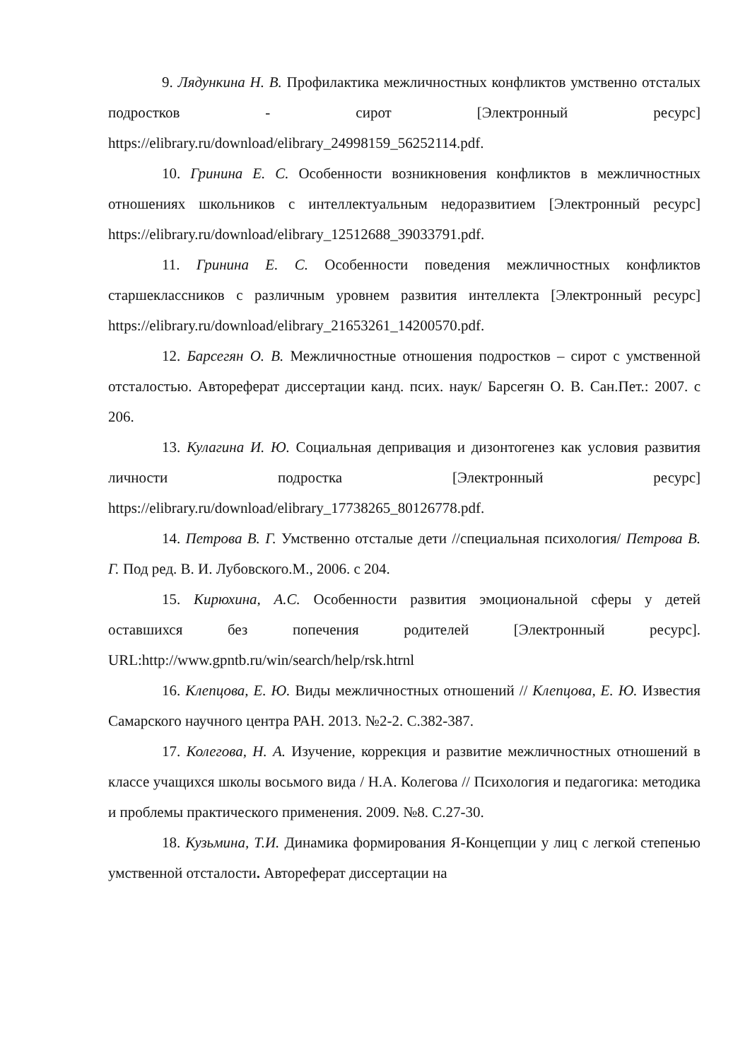9. Лядункина Н. В. Профилактика межличностных конфликтов умственно отсталых подростков - сирот [Электронный ресурс] https://elibrary.ru/download/elibrary_24998159_56252114.pdf.
10. Гринина Е. С. Особенности возникновения конфликтов в межличностных отношениях школьников с интеллектуальным недоразвитием [Электронный ресурс] https://elibrary.ru/download/elibrary_12512688_39033791.pdf.
11. Гринина Е. С. Особенности поведения межличностных конфликтов старшеклассников с различным уровнем развития интеллекта [Электронный ресурс] https://elibrary.ru/download/elibrary_21653261_14200570.pdf.
12. Барсегян О. В. Межличностные отношения подростков – сирот с умственной отсталостью. Автореферат диссертации канд. псих. наук/ Барсегян О. В. Сан.Пет.: 2007. с 206.
13. Кулагина И. Ю. Социальная депривация и дизонтогенез как условия развития личности подростка [Электронный ресурс] https://elibrary.ru/download/elibrary_17738265_80126778.pdf.
14. Петрова В. Г. Умственно отсталые дети //специальная психология/ Петрова В. Г. Под ред. В. И. Лубовского.М., 2006. с 204.
15. Кирюхина, А.С. Особенности развития эмоциональной сферы у детей оставшихся без попечения родителей [Электронный ресурс]. URL:http://www.gpntb.ru/win/search/help/rsk.htrnl
16. Клепцова, Е. Ю. Виды межличностных отношений // Клепцова, Е. Ю. Известия Самарского научного центра РАН. 2013. №2-2. С.382-387.
17. Колегова, Н. А. Изучение, коррекция и развитие межличностных отношений в классе учащихся школы восьмого вида / Н.А. Колегова // Психология и педагогика: методика и проблемы практического применения. 2009. №8. С.27-30.
18. Кузьмина, Т.И. Динамика формирования Я-Концепции у лиц с легкой степенью умственной отсталости. Автореферат диссертации на